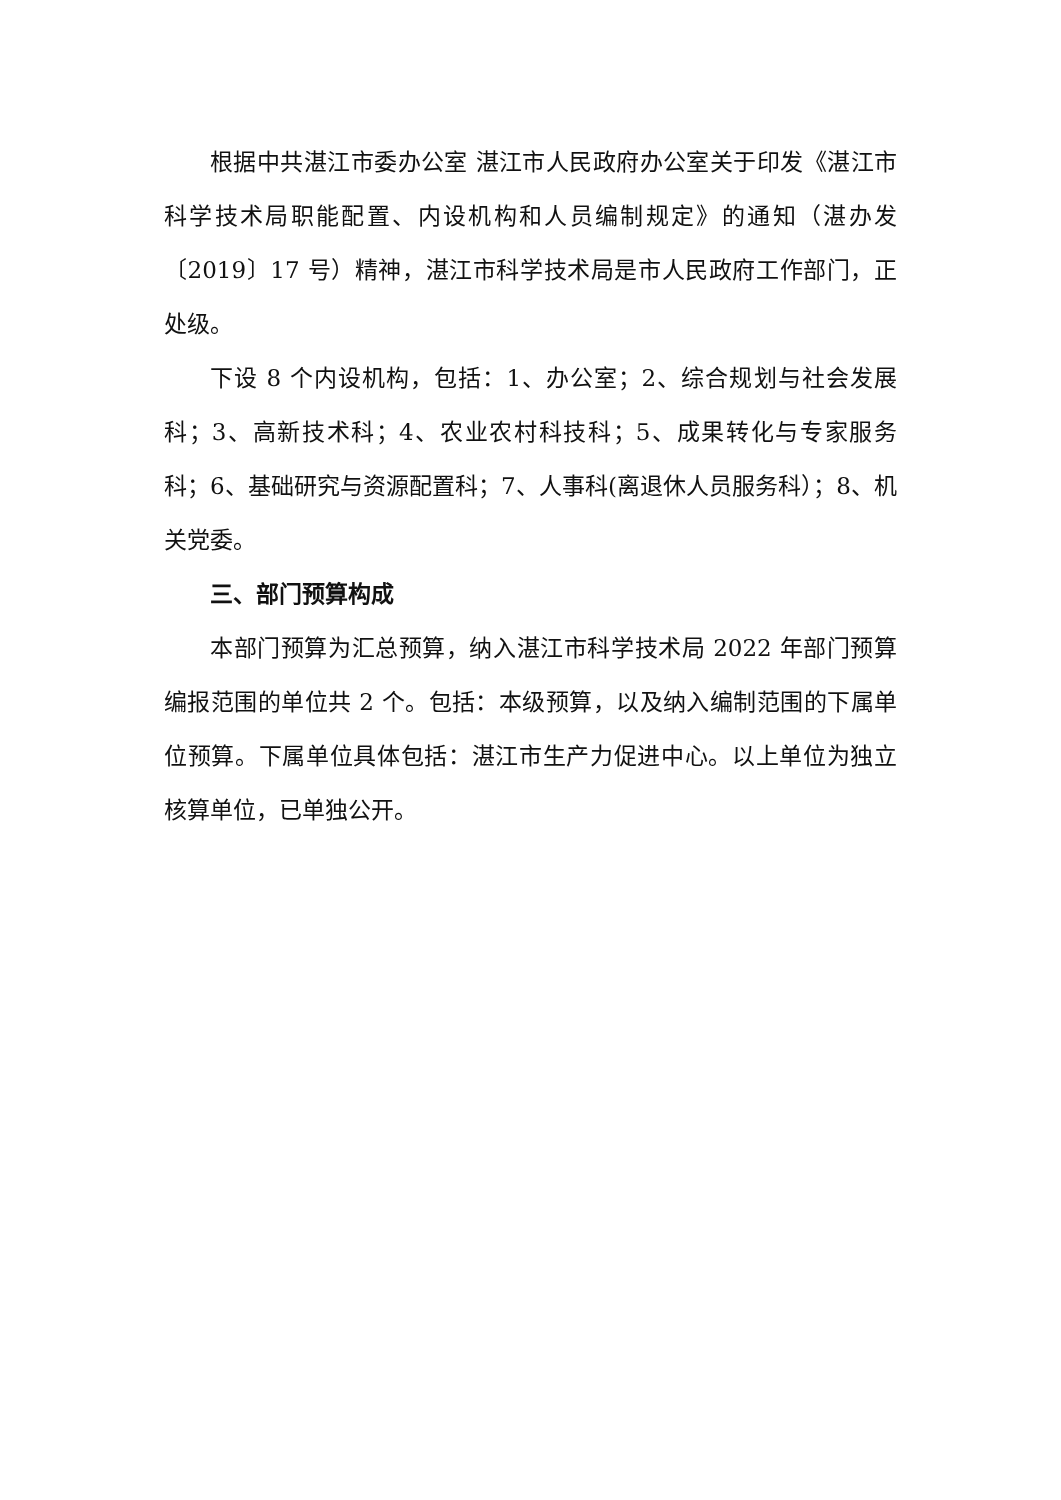根据中共湛江市委办公室 湛江市人民政府办公室关于印发《湛江市科学技术局职能配置、内设机构和人员编制规定》的通知（湛办发〔2019〕17 号）精神，湛江市科学技术局是市人民政府工作部门，正处级。
下设 8 个内设机构，包括：1、办公室；2、综合规划与社会发展科；3、高新技术科；4、农业农村科技科；5、成果转化与专家服务科；6、基础研究与资源配置科；7、人事科(离退休人员服务科）；8、机关党委。
三、部门预算构成
本部门预算为汇总预算，纳入湛江市科学技术局 2022 年部门预算编报范围的单位共 2 个。包括：本级预算，以及纳入编制范围的下属单位预算。下属单位具体包括：湛江市生产力促进中心。以上单位为独立核算单位，已单独公开。